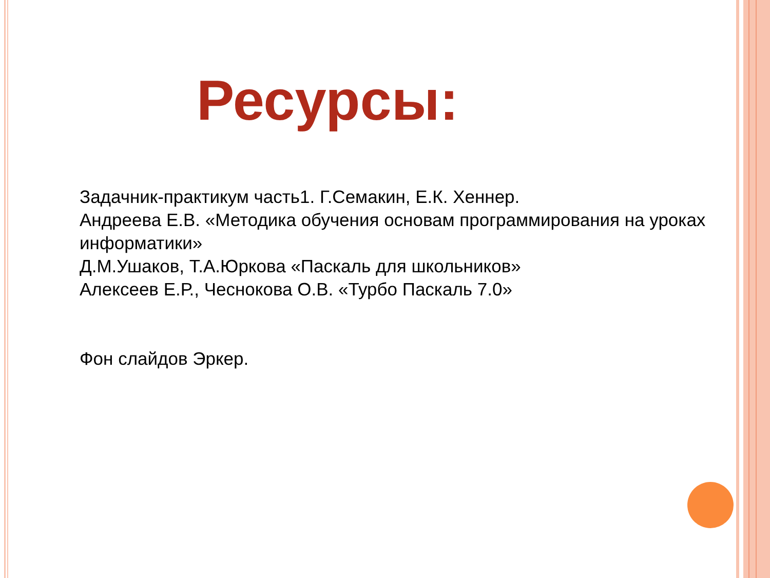Ресурсы:
Задачник-практикум часть1. Г.Семакин, Е.К. Хеннер.
Андреева Е.В. «Методика обучения основам программирования на уроках информатики»
Д.М.Ушаков, Т.А.Юркова «Паскаль для школьников»
Алексеев Е.Р., Чеснокова О.В. «Турбо Паскаль 7.0»
Фон слайдов Эркер.